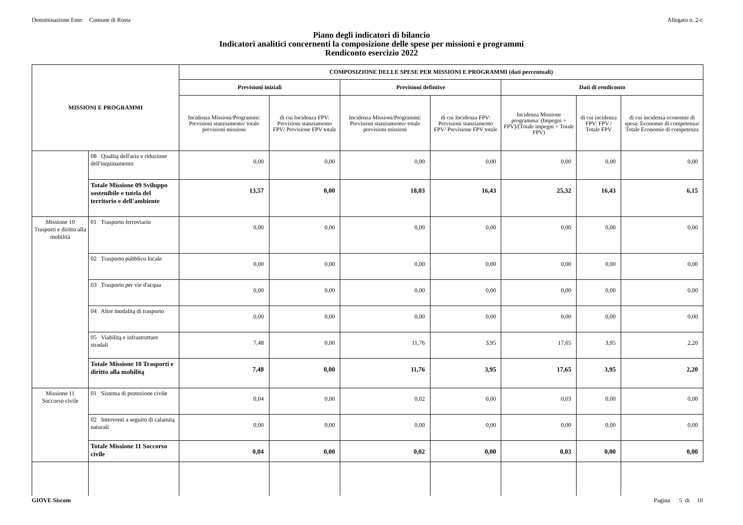Denominazione Ente: Comune di Rosta Allegato n. 2-c
Piano degli indicatori di bilancio
Indicatori analitici concernenti la composizione delle spese per missioni e programmi
Rendiconto esercizio 2022
| MISSIONI E PROGRAMMI | | COMPOSIZIONE DELLE SPESE PER MISSIONI E PROGRAMMI (dati percentuali) | | | | | | |
| --- | --- | --- | --- | --- | --- | --- | --- | --- |
| | | Previsioni iniziali | | Previsioni defintive | | Dati di rendiconto | | |
| | | Incidenza Missioni/Programmi: Previsioni stanziamento/ totale previsioni missioni | di cui Incidenza FPV: Previsioni stanziamento FPV/ Previsione FPV totale | Incidenza Missioni/Programmi: Previsioni stanziamento/ totale previsioni missioni | di cui Incidenza FPV: Previsioni stanziamento FPV/ Previsione FPV totale | Incidenza Missione programma: (Impegni + FPV)/(Totale impegni + Totale FPV) | di cui incidenza FPV: FPV / Totale FPV | di cui incidenza economie di spesa: Economie di competenza/ Totale Economie di competenza |
| | 08 Qualitą dell'aria e riduzione dell'inquinamento | 0,00 | 0,00 | 0,00 | 0,00 | 0,00 | 0,00 | 0,00 |
| | Totale Missione 09 Sviluppo sostenibile e tutela del territorio e dell'ambiente | 13,57 | 0,00 | 18,03 | 16,43 | 25,32 | 16,43 | 6,15 |
| Missione 10 Trasporti e diritto alla mobilità | 01 Trasporto ferroviario | 0,00 | 0,00 | 0,00 | 0,00 | 0,00 | 0,00 | 0,00 |
| | 02 Trasporto pubblico locale | 0,00 | 0,00 | 0,00 | 0,00 | 0,00 | 0,00 | 0,00 |
| | 03 Trasporto per vie d'acqua | 0,00 | 0,00 | 0,00 | 0,00 | 0,00 | 0,00 | 0,00 |
| | 04 Altre modalitą di trasporto | 0,00 | 0,00 | 0,00 | 0,00 | 0,00 | 0,00 | 0,00 |
| | 05 Viabilitą e infrastrutture stradali | 7,48 | 0,00 | 11,76 | 3,95 | 17,65 | 3,95 | 2,20 |
| | Totale Missione 10 Trasporti e diritto alla mobilitą | 7,48 | 0,00 | 11,76 | 3,95 | 17,65 | 3,95 | 2,20 |
| Missione 11 Soccorso civile | 01 Sistema di protezione civile | 0,04 | 0,00 | 0,02 | 0,00 | 0,03 | 0,00 | 0,00 |
| | 02 Interventi a seguito di calamitą naturali | 0,00 | 0,00 | 0,00 | 0,00 | 0,00 | 0,00 | 0,00 |
| | Totale Missione 11 Soccorso civile | 0,04 | 0,00 | 0,02 | 0,00 | 0,03 | 0,00 | 0,00 |
GIOVE Siscom Pagina 5 di 10